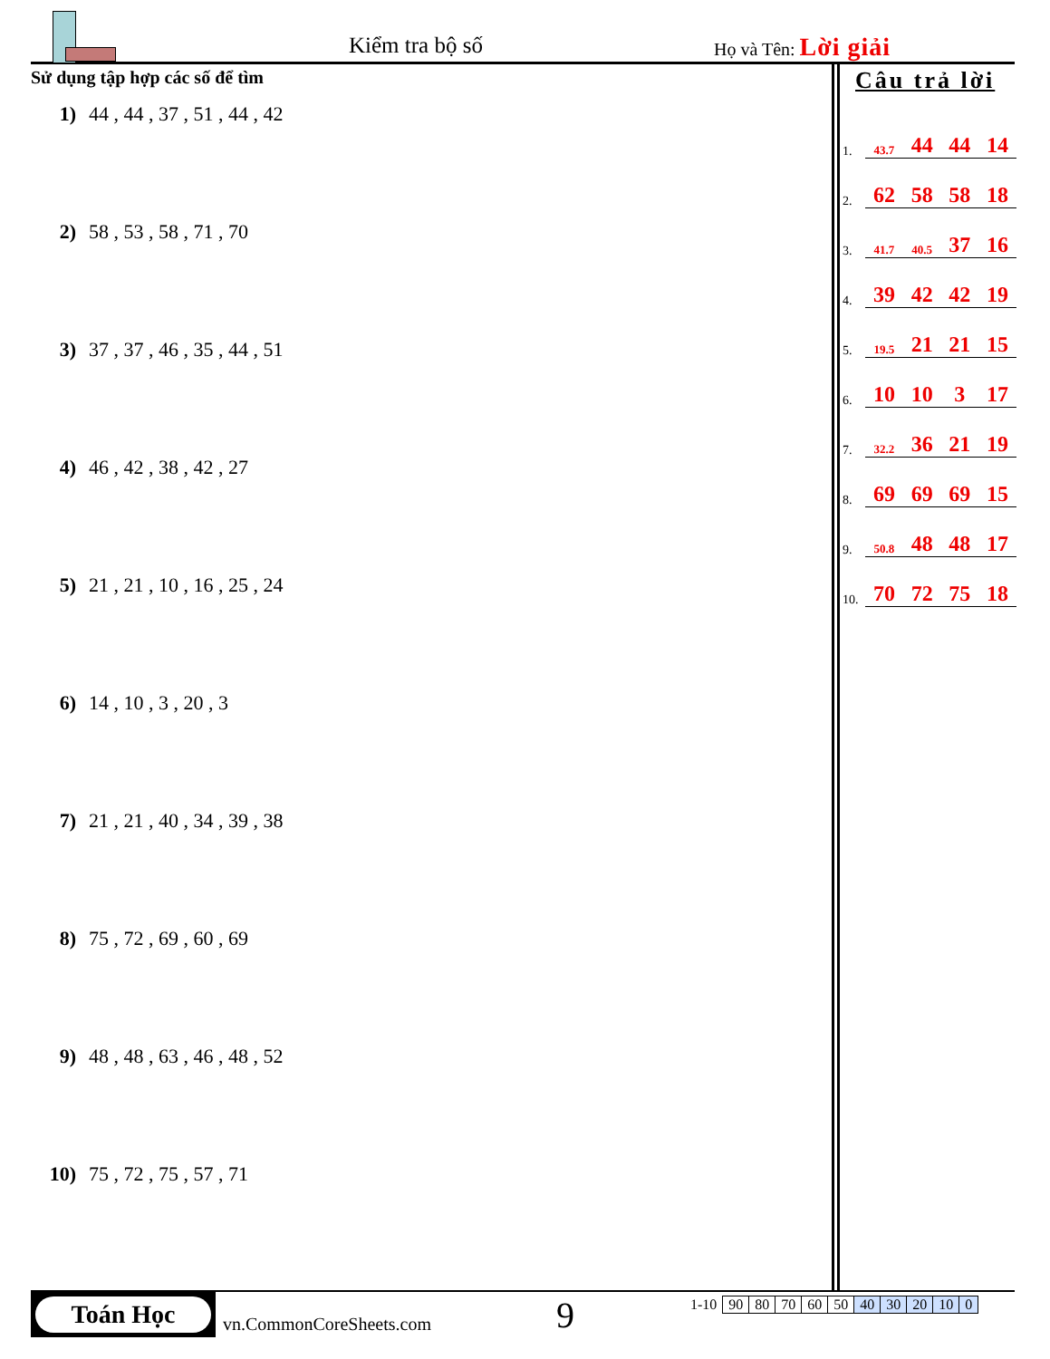Kiểm tra bộ số Họ và Tên: Lời giải
Sử dụng tập hợp các số để tìm
1) 44 , 44 , 37 , 51 , 44 , 42
2) 58 , 53 , 58 , 71 , 70
3) 37 , 37 , 46 , 35 , 44 , 51
4) 46 , 42 , 38 , 42 , 27
5) 21 , 21 , 10 , 16 , 25 , 24
6) 14 , 10 , 3 , 20 , 3
7) 21 , 21 , 40 , 34 , 39 , 38
8) 75 , 72 , 69 , 60 , 69
9) 48 , 48 , 63 , 46 , 48 , 52
10) 75 , 72 , 75 , 57 , 71
Câu trả lời
| 1. | 43.7 | 44 | 44 | 14 |
| 2. | 62 | 58 | 58 | 18 |
| 3. | 41.7 | 40.5 | 37 | 16 |
| 4. | 39 | 42 | 42 | 19 |
| 5. | 19.5 | 21 | 21 | 15 |
| 6. | 10 | 10 | 3 | 17 |
| 7. | 32.2 | 36 | 21 | 19 |
| 8. | 69 | 69 | 69 | 15 |
| 9. | 50.8 | 48 | 48 | 17 |
| 10. | 70 | 72 | 75 | 18 |
Toán Học
vn.CommonCoreSheets.com 9
| 1-10 | 90 | 80 | 70 | 60 | 50 | 40 | 30 | 20 | 10 | 0 |